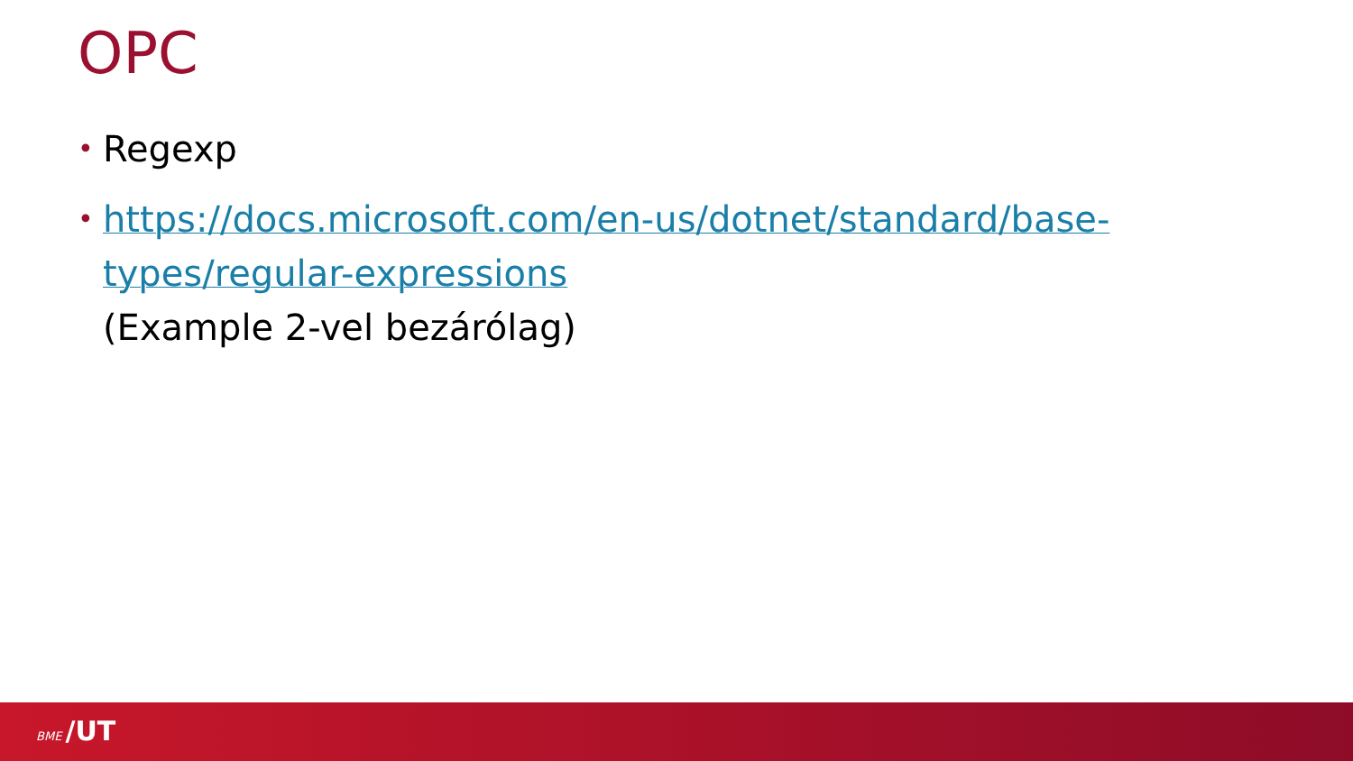OPC
• Regexp
• https://docs.microsoft.com/en-us/dotnet/standard/base-types/regular-expressions
(Example 2-vel bezárólag)
BME /UT